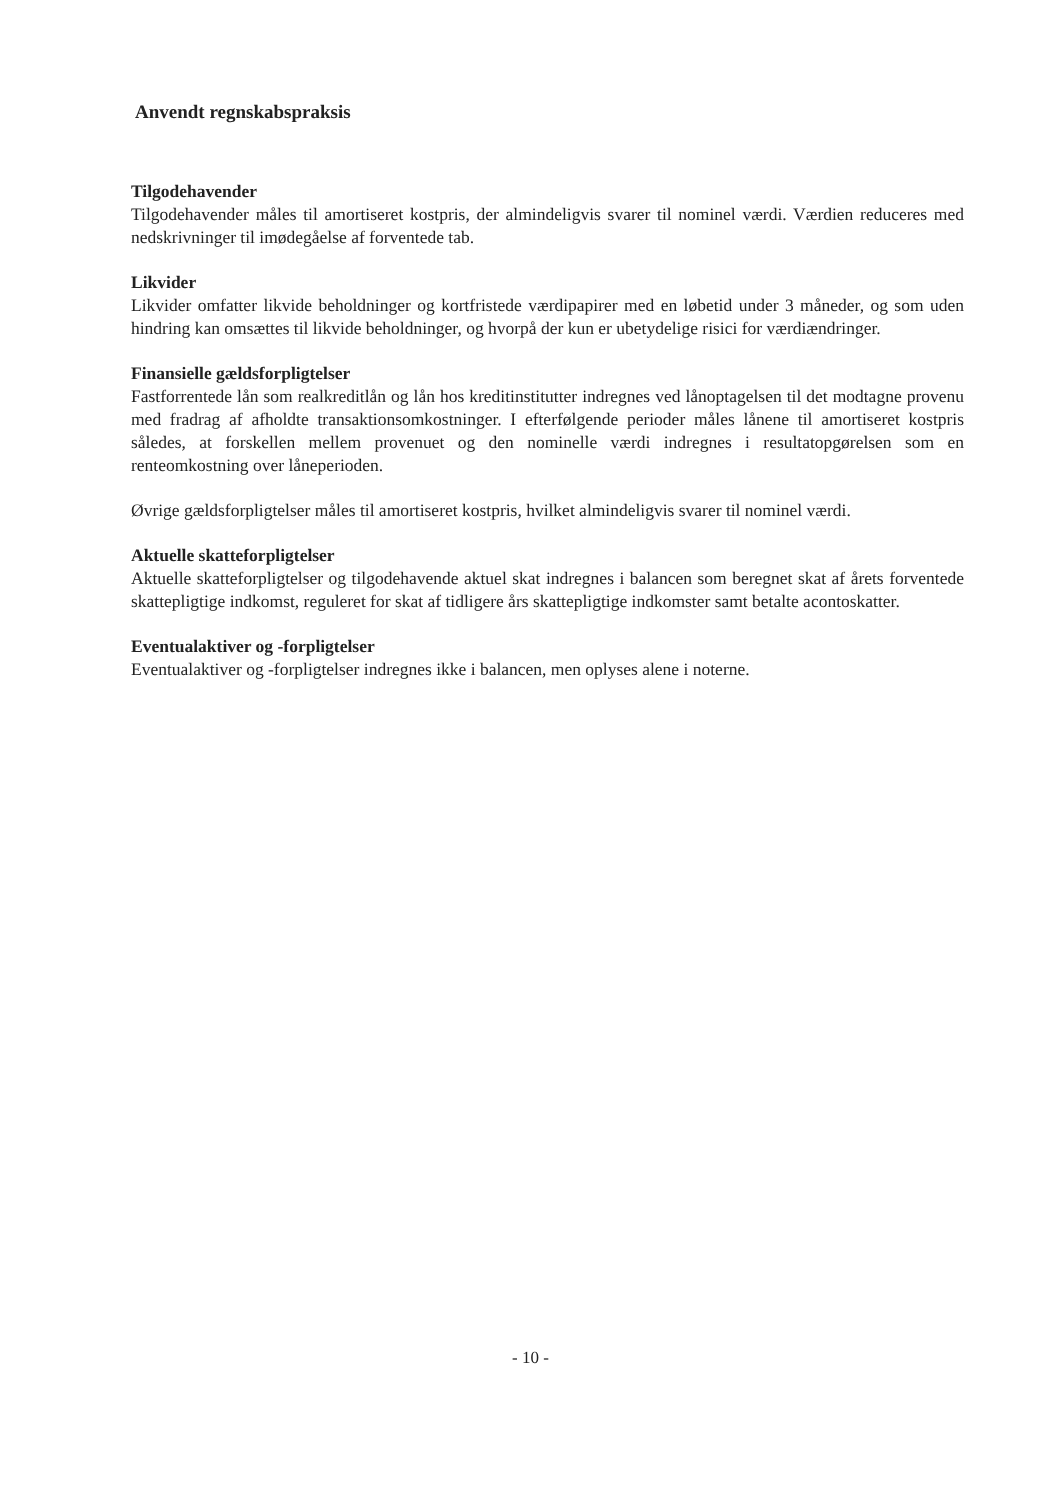Anvendt regnskabspraksis
Tilgodehavender
Tilgodehavender måles til amortiseret kostpris, der almindeligvis svarer til nominel værdi. Værdien reduceres med nedskrivninger til imødegåelse af forventede tab.
Likvider
Likvider omfatter likvide beholdninger og kortfristede værdipapirer med en løbetid under 3 måneder, og som uden hindring kan omsættes til likvide beholdninger, og hvorpå der kun er ubetydelige risici for værdiændringer.
Finansielle gældsforpligtelser
Fastforrentede lån som realkreditlån og lån hos kreditinstitutter indregnes ved lånoptagelsen til det modtagne provenu med fradrag af afholdte transaktionsomkostninger. I efterfølgende perioder måles lånene til amortiseret kostpris således, at forskellen mellem provenuet og den nominelle værdi indregnes i resultatopgørelsen som en renteomkostning over låneperioden.
Øvrige gældsforpligtelser måles til amortiseret kostpris, hvilket almindeligvis svarer til nominel værdi.
Aktuelle skatteforpligtelser
Aktuelle skatteforpligtelser og tilgodehavende aktuel skat indregnes i balancen som beregnet skat af årets forventede skattepligtige indkomst, reguleret for skat af tidligere års skattepligtige indkomster samt betalte acontoskatter.
Eventualaktiver og -forpligtelser
Eventualaktiver og -forpligtelser indregnes ikke i balancen, men oplyses alene i noterne.
- 10 -